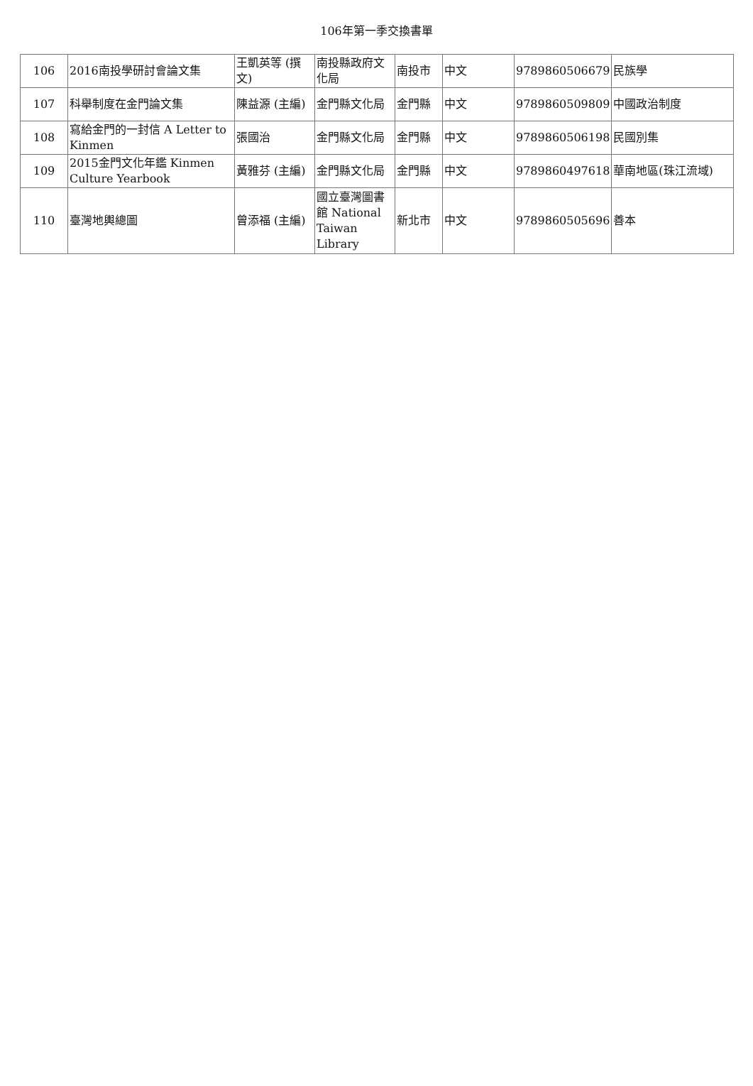106年第一季交換書單
| 106 | 2016南投學研討會論文集 | 王凱英等 (撰文) | 南投縣政府文化局 | 南投市 | 中文 | 9789860506679 | 民族學 |
| 107 | 科舉制度在金門論文集 | 陳益源 (主編) | 金門縣文化局 | 金門縣 | 中文 | 9789860509809 | 中國政治制度 |
| 108 | 寫給金門的一封信 A Letter to Kinmen | 張國治 | 金門縣文化局 | 金門縣 | 中文 | 9789860506198 | 民國別集 |
| 109 | 2015金門文化年鑑 Kinmen Culture Yearbook | 黃雅芬 (主編) | 金門縣文化局 | 金門縣 | 中文 | 9789860497618 | 華南地區(珠江流域) |
| 110 | 臺灣地輿總圖 | 曾添福 (主編) | 國立臺灣圖書館 National Taiwan Library | 新北市 | 中文 | 9789860505696 | 善本 |